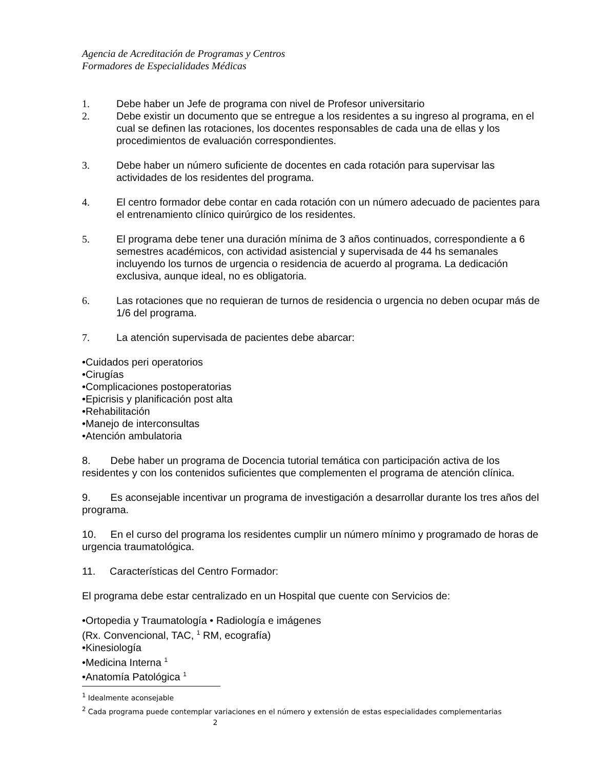Agencia de Acreditación de Programas y Centros
Formadores de Especialidades Médicas
1. Debe haber un Jefe de programa con nivel de Profesor universitario
2. Debe existir un documento que se entregue a los residentes a su ingreso al programa, en el cual se definen las rotaciones, los docentes responsables de cada una de ellas y los procedimientos de evaluación correspondientes.
3. Debe haber un número suficiente de docentes en cada rotación para supervisar las actividades de los residentes del programa.
4. El centro formador debe contar en cada rotación con un número adecuado de pacientes para el entrenamiento clínico quirúrgico de los residentes.
5. El programa debe tener una duración mínima de 3 años continuados, correspondiente a 6 semestres académicos, con actividad asistencial y supervisada de 44 hs semanales incluyendo los turnos de urgencia o residencia de acuerdo al programa. La dedicación exclusiva, aunque ideal, no es obligatoria.
6. Las rotaciones que no requieran de turnos de residencia o urgencia no deben ocupar más de 1/6 del programa.
7. La atención supervisada de pacientes debe abarcar:
•Cuidados peri operatorios
•Cirugías
•Complicaciones postoperatorias
•Epicrisis y planificación post alta
•Rehabilitación
•Manejo de interconsultas
•Atención ambulatoria
8. Debe haber un programa de Docencia tutorial temática con participación activa de los residentes y con los contenidos suficientes que complementen el programa de atención clínica.
9. Es aconsejable incentivar un programa de investigación a desarrollar durante los tres años del programa.
10. En el curso del programa los residentes cumplir un número mínimo y programado de horas de urgencia traumatológica.
11. Características del Centro Formador:
El programa debe estar centralizado en un Hospital que cuente con Servicios de:
•Ortopedia y Traumatología • Radiología e imágenes
(Rx. Convencional, TAC, <sup>1</sup> RM, ecografía)
•Kinesiología
•Medicina Interna <sup>1</sup>
•Anatomía Patológica <sup>1</sup>
<sup>1</sup> Idealmente aconsejable
<sup>2</sup> Cada programa puede contemplar variaciones en el número y extensión de estas especialidades complementarias
2